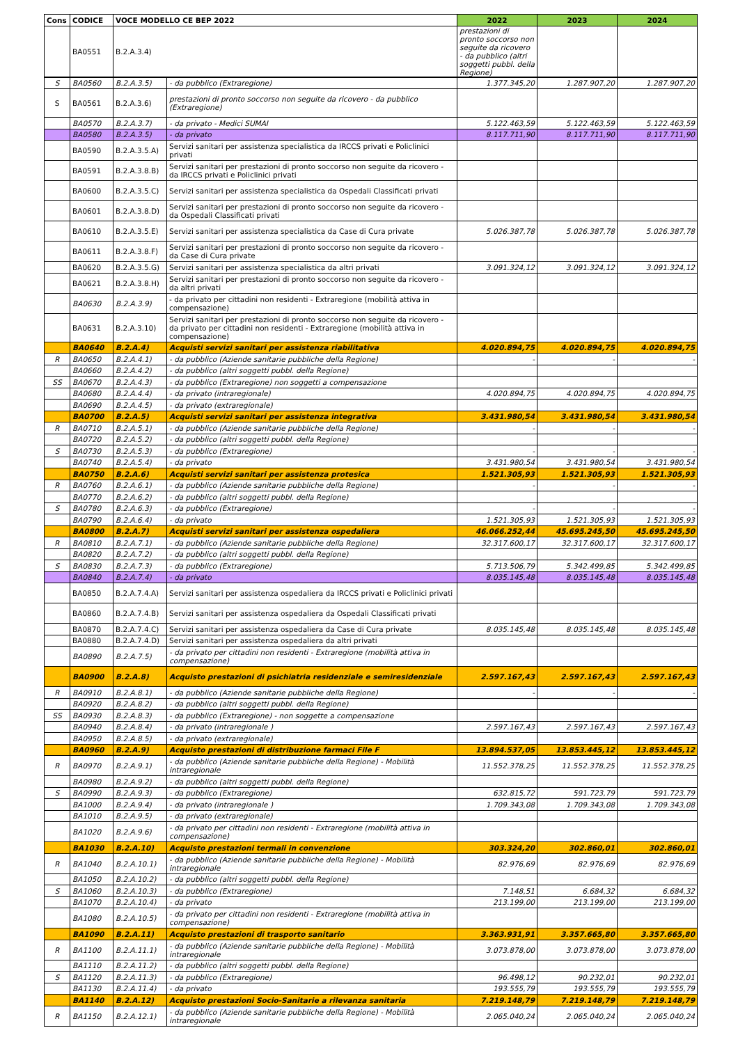| Cons | CODICE | VOCE MODELLO CE BEP 2022 | 2022 | 2023 | 2024 |
| --- | --- | --- | --- | --- | --- |
| | BA0551 | B.2.A.3.4) | prestazioni di pronto soccorso non seguite da ricovero - da pubblico (altri soggetti pubbl. della Regione) | | |
| S | BA0560 | B.2.A.3.5) | - da pubblico (Extraregione) | 1.377.345,20 | 1.287.907,20 | 1.287.907,20 |
| S | BA0561 | B.2.A.3.6) | prestazioni di pronto soccorso non seguite da ricovero - da pubblico (Extraregione) | | | |
| | BA0570 | B.2.A.3.7) | - da privato - Medici SUMAI | 5.122.463,59 | 5.122.463,59 | 5.122.463,59 |
| | BA0580 | B.2.A.3.5) | - da privato | 8.117.711,90 | 8.117.711,90 | 8.117.711,90 |
| | BA0590 | B.2.A.3.5.A) | Servizi sanitari per assistenza specialistica da IRCCS privati e Policlinici privati | | | |
| | BA0591 | B.2.A.3.8.B) | Servizi sanitari per prestazioni di pronto soccorso non seguite da ricovero - da IRCCS privati e Policlinici privati | | | |
| | BA0600 | B.2.A.3.5.C) | Servizi sanitari per assistenza specialistica da Ospedali Classificati privati | | | |
| | BA0601 | B.2.A.3.8.D) | Servizi sanitari per prestazioni di pronto soccorso non seguite da ricovero - da Ospedali Classificati privati | | | |
| | BA0610 | B.2.A.3.5.E) | Servizi sanitari per assistenza specialistica da Case di Cura private | 5.026.387,78 | 5.026.387,78 | 5.026.387,78 |
| | BA0611 | B.2.A.3.8.F) | Servizi sanitari per prestazioni di pronto soccorso non seguite da ricovero - da Case di Cura private | | | |
| | BA0620 | B.2.A.3.5.G) | Servizi sanitari per assistenza specialistica da altri privati | 3.091.324,12 | 3.091.324,12 | 3.091.324,12 |
| | BA0621 | B.2.A.3.8.H) | Servizi sanitari per prestazioni di pronto soccorso non seguite da ricovero - da altri privati | | | |
| | BA0630 | B.2.A.3.9) | - da privato per cittadini non residenti - Extraregione (mobilità attiva in compensazione) | | | |
| | BA0631 | B.2.A.3.10) | Servizi sanitari per prestazioni di pronto soccorso non seguite da ricovero - da privato per cittadini non residenti - Extraregione (mobilità attiva in compensazione) | | | |
| | BA0640 | B.2.A.4) | Acquisti servizi sanitari per assistenza riabilitativa | 4.020.894,75 | 4.020.894,75 | 4.020.894,75 |
| R | BA0650 | B.2.A.4.1) | - da pubblico (Aziende sanitarie pubbliche della Regione) | - | - | - |
| | BA0660 | B.2.A.4.2) | - da pubblico (altri soggetti pubbl. della Regione) | | | |
| SS | BA0670 | B.2.A.4.3) | - da pubblico (Extraregione) non soggetti a compensazione | | | |
| | BA0680 | B.2.A.4.4) | - da privato (intraregionale) | 4.020.894,75 | 4.020.894,75 | 4.020.894,75 |
| | BA0690 | B.2.A.4.5) | - da privato (extraregionale) | | | |
| | BA0700 | B.2.A.5) | Acquisti servizi sanitari per assistenza integrativa | 3.431.980,54 | 3.431.980,54 | 3.431.980,54 |
| R | BA0710 | B.2.A.5.1) | - da pubblico (Aziende sanitarie pubbliche della Regione) | - | - | - |
| | BA0720 | B.2.A.5.2) | - da pubblico (altri soggetti pubbl. della Regione) | | | |
| S | BA0730 | B.2.A.5.3) | - da pubblico (Extraregione) | - | - | - |
| | BA0740 | B.2.A.5.4) | - da privato | 3.431.980,54 | 3.431.980,54 | 3.431.980,54 |
| | BA0750 | B.2.A.6) | Acquisti servizi sanitari per assistenza protesica | 1.521.305,93 | 1.521.305,93 | 1.521.305,93 |
| R | BA0760 | B.2.A.6.1) | - da pubblico (Aziende sanitarie pubbliche della Regione) | - | - | - |
| | BA0770 | B.2.A.6.2) | - da pubblico (altri soggetti pubbl. della Regione) | | | |
| S | BA0780 | B.2.A.6.3) | - da pubblico (Extraregione) | - | - | - |
| | BA0790 | B.2.A.6.4) | - da privato | 1.521.305,93 | 1.521.305,93 | 1.521.305,93 |
| | BA0800 | B.2.A.7) | Acquisti servizi sanitari per assistenza ospedaliera | 46.066.252,44 | 45.695.245,50 | 45.695.245,50 |
| R | BA0810 | B.2.A.7.1) | - da pubblico (Aziende sanitarie pubbliche della Regione) | 32.317.600,17 | 32.317.600,17 | 32.317.600,17 |
| | BA0820 | B.2.A.7.2) | - da pubblico (altri soggetti pubbl. della Regione) | | | |
| S | BA0830 | B.2.A.7.3) | - da pubblico (Extraregione) | 5.713.506,79 | 5.342.499,85 | 5.342.499,85 |
| | BA0840 | B.2.A.7.4) | - da privato | 8.035.145,48 | 8.035.145,48 | 8.035.145,48 |
| | BA0850 | B.2.A.7.4.A) | Servizi sanitari per assistenza ospedaliera da IRCCS privati e Policlinici privati | | | |
| | BA0860 | B.2.A.7.4.B) | Servizi sanitari per assistenza ospedaliera da Ospedali Classificati privati | | | |
| | BA0870 | B.2.A.7.4.C) | Servizi sanitari per assistenza ospedaliera da Case di Cura private | 8.035.145,48 | 8.035.145,48 | 8.035.145,48 |
| | BA0880 | B.2.A.7.4.D) | Servizi sanitari per assistenza ospedaliera da altri privati | | | |
| | BA0890 | B.2.A.7.5) | - da privato per cittadini non residenti - Extraregione (mobilità attiva in compensazione) | | | |
| | BA0900 | B.2.A.8) | Acquisto prestazioni di psichiatria residenziale e semiresidenziale | 2.597.167,43 | 2.597.167,43 | 2.597.167,43 |
| R | BA0910 | B.2.A.8.1) | - da pubblico (Aziende sanitarie pubbliche della Regione) | - | - | - |
| | BA0920 | B.2.A.8.2) | - da pubblico (altri soggetti pubbl. della Regione) | | | |
| SS | BA0930 | B.2.A.8.3) | - da pubblico (Extraregione) - non soggette a compensazione | | | |
| | BA0940 | B.2.A.8.4) | - da privato (intraregionale ) | 2.597.167,43 | 2.597.167,43 | 2.597.167,43 |
| | BA0950 | B.2.A.8.5) | - da privato (extraregionale) | | | |
| | BA0960 | B.2.A.9) | Acquisto prestazioni di distribuzione farmaci File F | 13.894.537,05 | 13.853.445,12 | 13.853.445,12 |
| R | BA0970 | B.2.A.9.1) | - da pubblico (Aziende sanitarie pubbliche della Regione) - Mobilità intraregionale | 11.552.378,25 | 11.552.378,25 | 11.552.378,25 |
| | BA0980 | B.2.A.9.2) | - da pubblico (altri soggetti pubbl. della Regione) | | | |
| S | BA0990 | B.2.A.9.3) | - da pubblico (Extraregione) | 632.815,72 | 591.723,79 | 591.723,79 |
| | BA1000 | B.2.A.9.4) | - da privato (intraregionale ) | 1.709.343,08 | 1.709.343,08 | 1.709.343,08 |
| | BA1010 | B.2.A.9.5) | - da privato (extraregionale) | | | |
| | BA1020 | B.2.A.9.6) | - da privato per cittadini non residenti - Extraregione (mobilità attiva in compensazione) | | | |
| | BA1030 | B.2.A.10) | Acquisto prestazioni termali in convenzione | 303.324,20 | 302.860,01 | 302.860,01 |
| R | BA1040 | B.2.A.10.1) | - da pubblico (Aziende sanitarie pubbliche della Regione) - Mobilità intraregionale | 82.976,69 | 82.976,69 | 82.976,69 |
| | BA1050 | B.2.A.10.2) | - da pubblico (altri soggetti pubbl. della Regione) | | | |
| S | BA1060 | B.2.A.10.3) | - da pubblico (Extraregione) | 7.148,51 | 6.684,32 | 6.684,32 |
| | BA1070 | B.2.A.10.4) | - da privato | 213.199,00 | 213.199,00 | 213.199,00 |
| | BA1080 | B.2.A.10.5) | - da privato per cittadini non residenti - Extraregione (mobilità attiva in compensazione) | | | |
| | BA1090 | B.2.A.11) | Acquisto prestazioni di trasporto sanitario | 3.363.931,91 | 3.357.665,80 | 3.357.665,80 |
| R | BA1100 | B.2.A.11.1) | - da pubblico (Aziende sanitarie pubbliche della Regione) - Mobilità intraregionale | 3.073.878,00 | 3.073.878,00 | 3.073.878,00 |
| | BA1110 | B.2.A.11.2) | - da pubblico (altri soggetti pubbl. della Regione) | | | |
| S | BA1120 | B.2.A.11.3) | - da pubblico (Extraregione) | 96.498,12 | 90.232,01 | 90.232,01 |
| | BA1130 | B.2.A.11.4) | - da privato | 193.555,79 | 193.555,79 | 193.555,79 |
| | BA1140 | B.2.A.12) | Acquisto prestazioni Socio-Sanitarie a rilevanza sanitaria | 7.219.148,79 | 7.219.148,79 | 7.219.148,79 |
| R | BA1150 | B.2.A.12.1) | - da pubblico (Aziende sanitarie pubbliche della Regione) - Mobilità intraregionale | 2.065.040,24 | 2.065.040,24 | 2.065.040,24 |